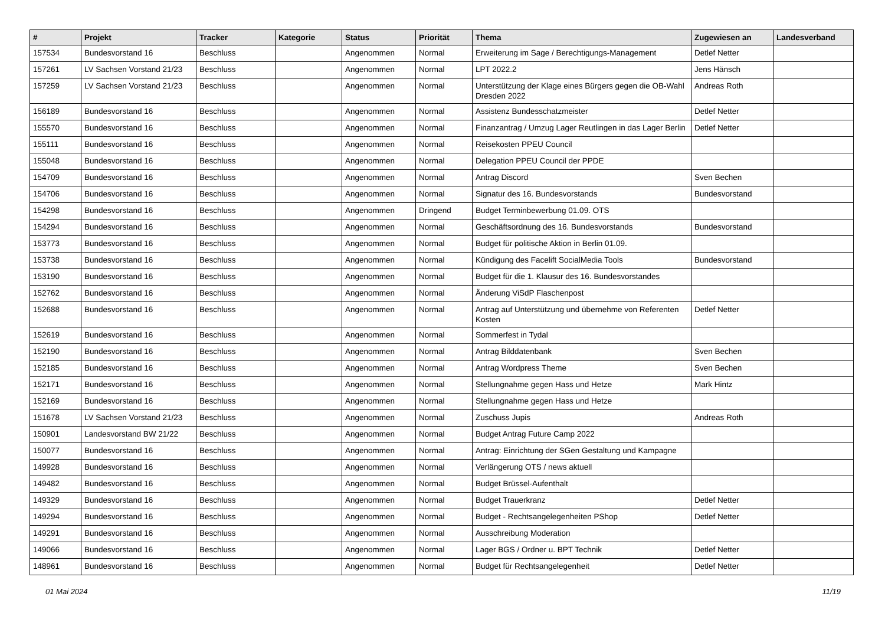| # | Projekt | Tracker | Kategorie | Status | Priorität | Thema | Zugewiesen an | Landesverband |
| --- | --- | --- | --- | --- | --- | --- | --- | --- |
| 157534 | Bundesvorstand 16 | Beschluss | | Angenommen | Normal | Erweiterung im Sage / Berechtigungs-Management | Detlef Netter | |
| 157261 | LV Sachsen Vorstand 21/23 | Beschluss | | Angenommen | Normal | LPT 2022.2 | Jens Hänsch | |
| 157259 | LV Sachsen Vorstand 21/23 | Beschluss | | Angenommen | Normal | Unterstützung der Klage eines Bürgers gegen die OB-Wahl Dresden 2022 | Andreas Roth | |
| 156189 | Bundesvorstand 16 | Beschluss | | Angenommen | Normal | Assistenz Bundesschatzmeister | Detlef Netter | |
| 155570 | Bundesvorstand 16 | Beschluss | | Angenommen | Normal | Finanzantrag / Umzug Lager Reutlingen in das Lager Berlin | Detlef Netter | |
| 155111 | Bundesvorstand 16 | Beschluss | | Angenommen | Normal | Reisekosten PPEU Council | | |
| 155048 | Bundesvorstand 16 | Beschluss | | Angenommen | Normal | Delegation PPEU Council der PPDE | | |
| 154709 | Bundesvorstand 16 | Beschluss | | Angenommen | Normal | Antrag Discord | Sven Bechen | |
| 154706 | Bundesvorstand 16 | Beschluss | | Angenommen | Normal | Signatur des 16. Bundesvorstands | Bundesvorstand | |
| 154298 | Bundesvorstand 16 | Beschluss | | Angenommen | Dringend | Budget Terminbewerbung 01.09. OTS | | |
| 154294 | Bundesvorstand 16 | Beschluss | | Angenommen | Normal | Geschäftsordnung des 16. Bundesvorstands | Bundesvorstand | |
| 153773 | Bundesvorstand 16 | Beschluss | | Angenommen | Normal | Budget für politische Aktion in Berlin 01.09. | | |
| 153738 | Bundesvorstand 16 | Beschluss | | Angenommen | Normal | Kündigung des Facelift SocialMedia Tools | Bundesvorstand | |
| 153190 | Bundesvorstand 16 | Beschluss | | Angenommen | Normal | Budget für die 1. Klausur des 16. Bundesvorstandes | | |
| 152762 | Bundesvorstand 16 | Beschluss | | Angenommen | Normal | Änderung ViSdP Flaschenpost | | |
| 152688 | Bundesvorstand 16 | Beschluss | | Angenommen | Normal | Antrag auf Unterstützung und übernehme von Referenten Kosten | Detlef Netter | |
| 152619 | Bundesvorstand 16 | Beschluss | | Angenommen | Normal | Sommerfest in Tydal | | |
| 152190 | Bundesvorstand 16 | Beschluss | | Angenommen | Normal | Antrag Bilddatenbank | Sven Bechen | |
| 152185 | Bundesvorstand 16 | Beschluss | | Angenommen | Normal | Antrag Wordpress Theme | Sven Bechen | |
| 152171 | Bundesvorstand 16 | Beschluss | | Angenommen | Normal | Stellungnahme gegen Hass und Hetze | Mark Hintz | |
| 152169 | Bundesvorstand 16 | Beschluss | | Angenommen | Normal | Stellungnahme gegen Hass und Hetze | | |
| 151678 | LV Sachsen Vorstand 21/23 | Beschluss | | Angenommen | Normal | Zuschuss Jupis | Andreas Roth | |
| 150901 | Landesvorstand BW 21/22 | Beschluss | | Angenommen | Normal | Budget Antrag Future Camp 2022 | | |
| 150077 | Bundesvorstand 16 | Beschluss | | Angenommen | Normal | Antrag: Einrichtung der SGen Gestaltung und Kampagne | | |
| 149928 | Bundesvorstand 16 | Beschluss | | Angenommen | Normal | Verlängerung OTS / news aktuell | | |
| 149482 | Bundesvorstand 16 | Beschluss | | Angenommen | Normal | Budget Brüssel-Aufenthalt | | |
| 149329 | Bundesvorstand 16 | Beschluss | | Angenommen | Normal | Budget Trauerkranz | Detlef Netter | |
| 149294 | Bundesvorstand 16 | Beschluss | | Angenommen | Normal | Budget - Rechtsangelegenheiten PShop | Detlef Netter | |
| 149291 | Bundesvorstand 16 | Beschluss | | Angenommen | Normal | Ausschreibung Moderation | | |
| 149066 | Bundesvorstand 16 | Beschluss | | Angenommen | Normal | Lager BGS / Ordner u. BPT Technik | Detlef Netter | |
| 148961 | Bundesvorstand 16 | Beschluss | | Angenommen | Normal | Budget für Rechtsangelegenheit | Detlef Netter | |
01 Mai 2024 11/19